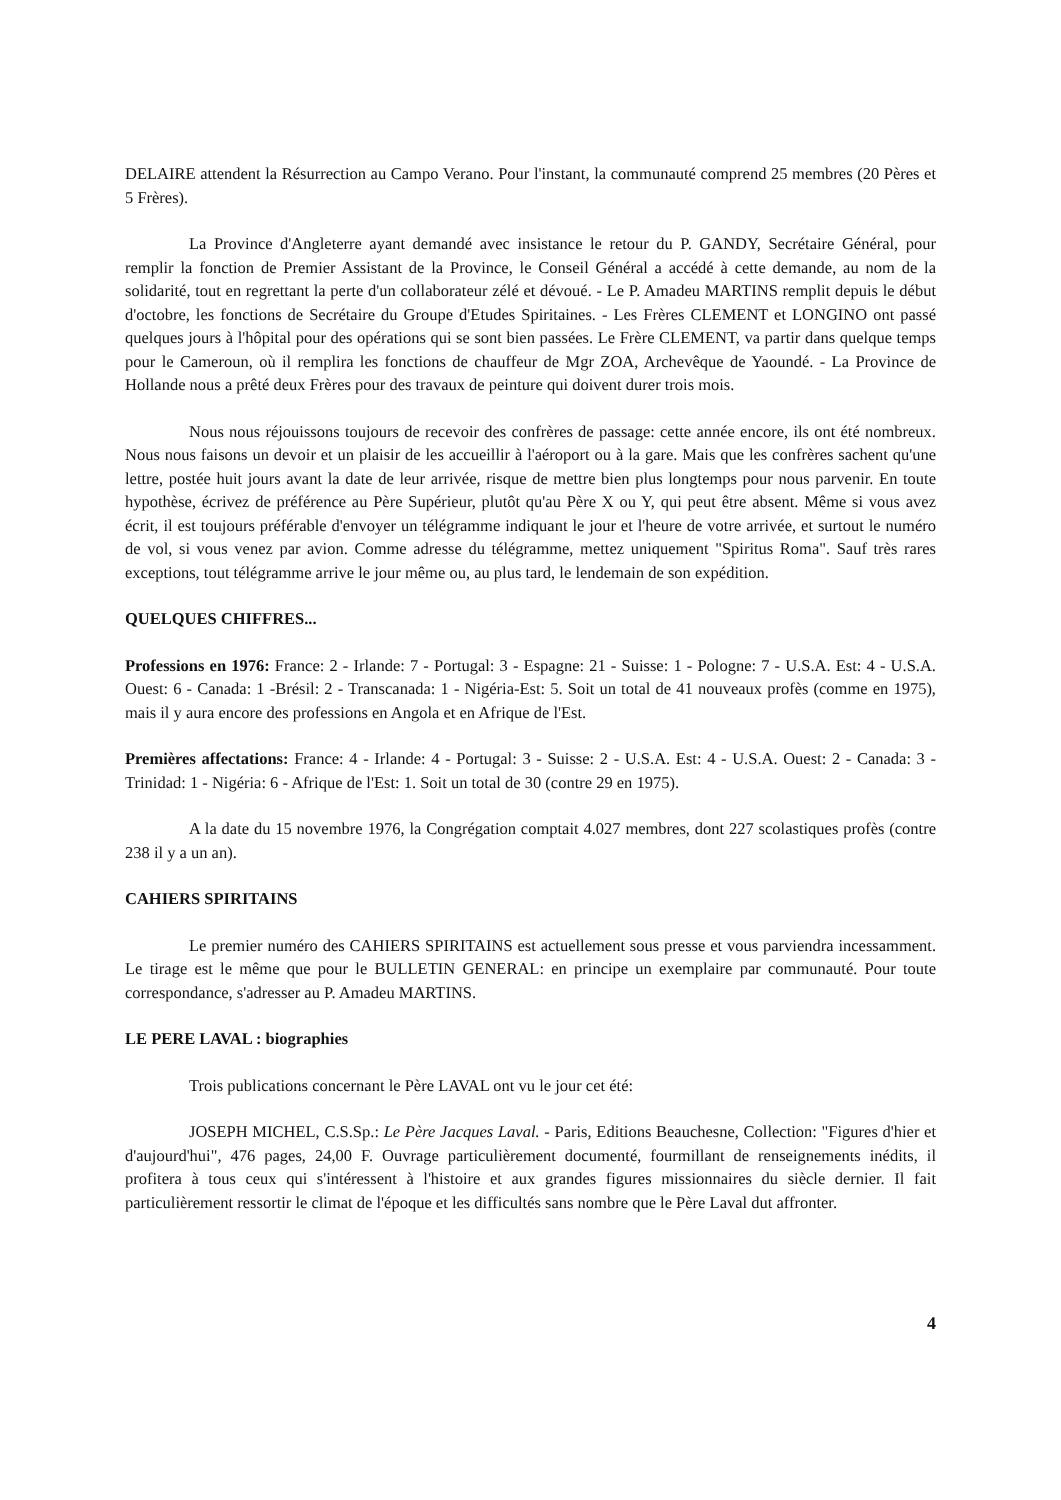DELAIRE attendent la Résurrection au Campo Verano. Pour l'instant, la communauté comprend 25 membres (20 Pères et 5 Frères).
La Province d'Angleterre ayant demandé avec insistance le retour du P. GANDY, Secrétaire Général, pour remplir la fonction de Premier Assistant de la Province, le Conseil Général a accédé à cette demande, au nom de la solidarité, tout en regrettant la perte d'un collaborateur zélé et dévoué. - Le P. Amadeu MARTINS remplit depuis le début d'octobre, les fonctions de Secrétaire du Groupe d'Etudes Spiritaines. - Les Frères CLEMENT et LONGINO ont passé quelques jours à l'hôpital pour des opérations qui se sont bien passées. Le Frère CLEMENT, va partir dans quelque temps pour le Cameroun, où il remplira les fonctions de chauffeur de Mgr ZOA, Archevêque de Yaoundé. - La Province de Hollande nous a prêté deux Frères pour des travaux de peinture qui doivent durer trois mois.
Nous nous réjouissons toujours de recevoir des confrères de passage: cette année encore, ils ont été nombreux. Nous nous faisons un devoir et un plaisir de les accueillir à l'aéroport ou à la gare. Mais que les confrères sachent qu'une lettre, postée huit jours avant la date de leur arrivée, risque de mettre bien plus longtemps pour nous parvenir. En toute hypothèse, écrivez de préférence au Père Supérieur, plutôt qu'au Père X ou Y, qui peut être absent. Même si vous avez écrit, il est toujours préférable d'envoyer un télégramme indiquant le jour et l'heure de votre arrivée, et surtout le numéro de vol, si vous venez par avion. Comme adresse du télégramme, mettez uniquement "Spiritus Roma". Sauf très rares exceptions, tout télégramme arrive le jour même ou, au plus tard, le lendemain de son expédition.
QUELQUES CHIFFRES...
Professions en 1976: France: 2 - Irlande: 7 - Portugal: 3 - Espagne: 21 - Suisse: 1 - Pologne: 7 - U.S.A. Est: 4 - U.S.A. Ouest: 6 - Canada: 1 -Brésil: 2 - Transcanada: 1 - Nigéria-Est: 5. Soit un total de 41 nouveaux profès (comme en 1975), mais il y aura encore des professions en Angola et en Afrique de l'Est.
Premières affectations: France: 4 - Irlande: 4 - Portugal: 3 - Suisse: 2 - U.S.A. Est: 4 - U.S.A. Ouest: 2 - Canada: 3 - Trinidad: 1 - Nigéria: 6 - Afrique de l'Est: 1. Soit un total de 30 (contre 29 en 1975).
A la date du 15 novembre 1976, la Congrégation comptait 4.027 membres, dont 227 scolastiques profès (contre 238 il y a un an).
CAHIERS SPIRITAINS
Le premier numéro des CAHIERS SPIRITAINS est actuellement sous presse et vous parviendra incessamment. Le tirage est le même que pour le BULLETIN GENERAL: en principe un exemplaire par communauté. Pour toute correspondance, s'adresser au P. Amadeu MARTINS.
LE PERE LAVAL : biographies
Trois publications concernant le Père LAVAL ont vu le jour cet été:
JOSEPH MICHEL, C.S.Sp.: Le Père Jacques Laval. - Paris, Editions Beauchesne, Collection: "Figures d'hier et d'aujourd'hui", 476 pages, 24,00 F. Ouvrage particulièrement documenté, fourmillant de renseignements inédits, il profitera à tous ceux qui s'intéressent à l'histoire et aux grandes figures missionnaires du siècle dernier. Il fait particulièrement ressortir le climat de l'époque et les difficultés sans nombre que le Père Laval dut affronter.
4